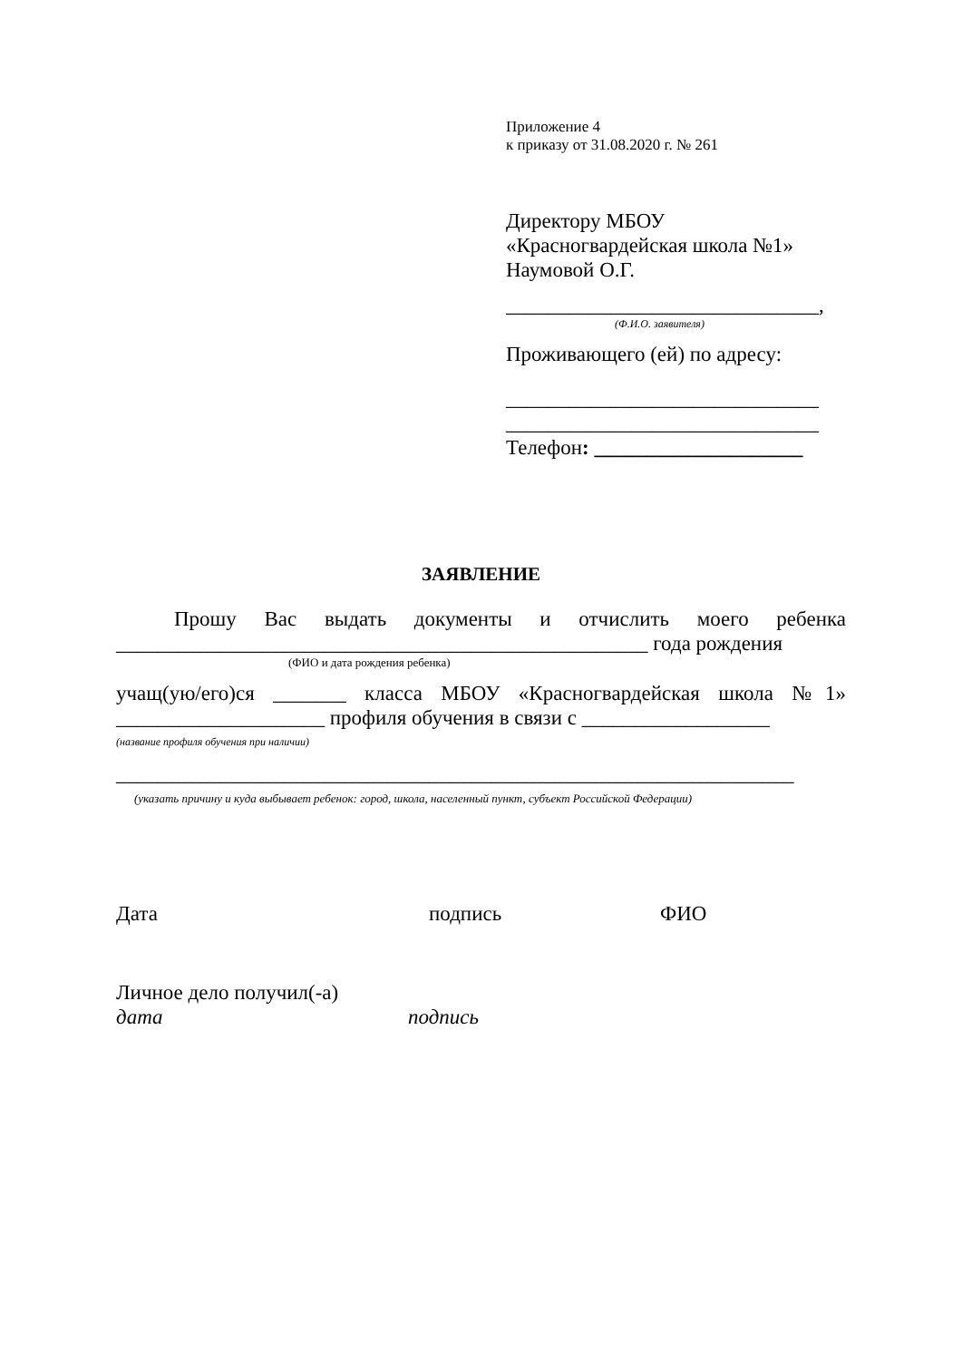Приложение 4
к приказу от 31.08.2020 г. № 261
Директору МБОУ
«Красногвардейская школа №1»
Наумовой О.Г.
______________________________,
(Ф.И.О. заявителя)
Проживающего (ей) по адресу:
______________________________
______________________________
Телефон: ____________________
ЗАЯВЛЕНИЕ
Прошу Вас выдать документы и отчислить моего ребенка ___________________________________________________ года рождения
(ФИО и дата рождения ребенка)
учащ(ую/его)ся _______ класса МБОУ «Красногвардейская школа №1» ____________________ профиля обучения в связи с __________________
(название профиля обучения при наличии)
_________________________________________________________________
(указать причину и куда выбывает ребенок: город, школа, населенный пункт, субъект Российской Федерации)
Дата подпись ФИО
Личное дело получил(-а)
дата подпись